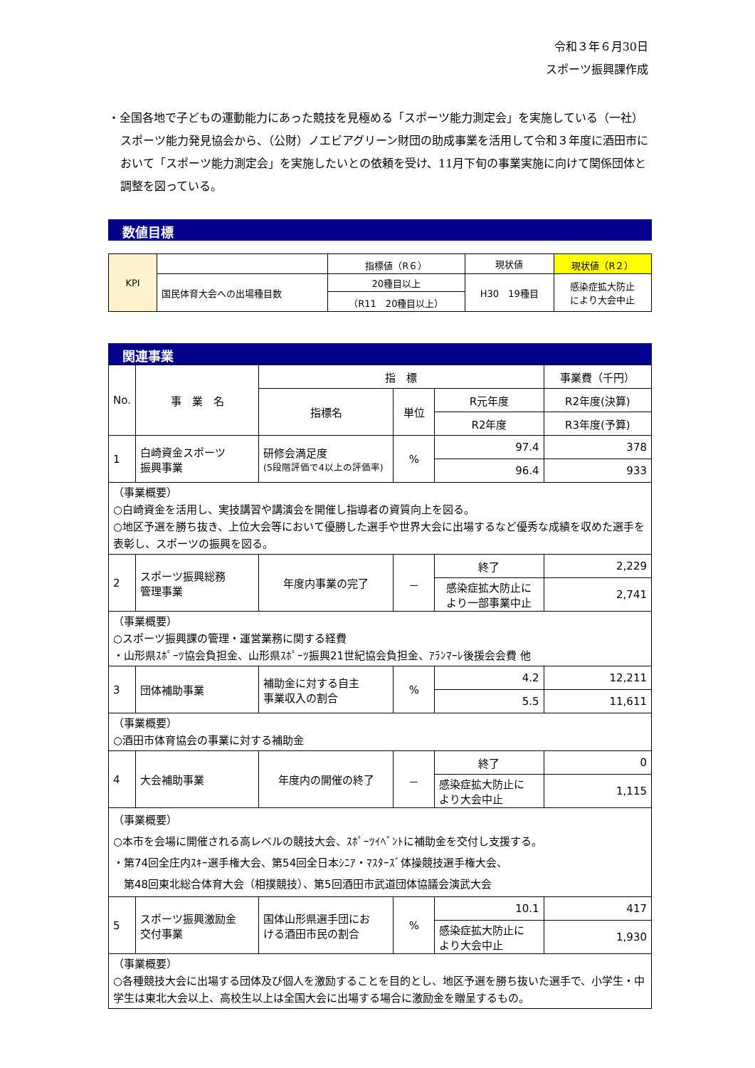令和３年６月30日
スポーツ振興課作成
・全国各地で子どもの運動能力にあった競技を見極める「スポーツ能力測定会」を実施している（一社）スポーツ能力発見協会から、（公財）ノエビアグリーン財団の助成事業を活用して令和３年度に酒田市において「スポーツ能力測定会」を実施したいとの依頼を受け、11月下旬の事業実施に向けて関係団体と調整を図っている。
数値目標
| KPI | | 指標値（R６） | 現状値 | 現状値（R２） |
| | 国民体育大会への出場種目数 | 20種目以上 | H30 19種目 | 感染症拡大防止 により大会中止 |
| | | （R11 20種目以上） | | |
関連事業
| No. | 事 業 名 | 指 標 | | | 事業費（千円） |
| | | 指標名 | 単位 | R元年度 | R2年度(決算) |
| | | | | R2年度 | R3年度(予算) |
| 1 | 白崎資金スポーツ 振興事業 | 研修会満足度 (5段階評価で4以上の評価率) | % | 97.4 | 378 |
| | | | | 96.4 | 933 |
| （事業概要） ○白崎資金を活用し、実技講習や講演会を開催し指導者の資質向上を図る。 ○地区予選を勝ち抜き、上位大会等において優勝した選手や世界大会に出場するなど優秀な成績を収めた選手を表彰し、スポーツの振興を図る。 | | | | | |
| 2 | スポーツ振興総務 管理事業 | 年度内事業の完了 | － | 終了 | 2,229 |
| | | | | 感染症拡大防止に より一部事業中止 | 2,741 |
| （事業概要） ○スポーツ振興課の管理・運営業務に関する経費 ・山形県ｽﾎﾟｰﾂ協会負担金、山形県ｽﾎﾟｰﾂ振興21世紀協会負担金、ｱﾗﾝﾏｰﾚ後援会会費 他 | | | | | |
| 3 | 団体補助事業 | 補助金に対する自主 事業収入の割合 | % | 4.2 | 12,211 |
| | | | | 5.5 | 11,611 |
| （事業概要） ○酒田市体育協会の事業に対する補助金 | | | | | |
| 4 | 大会補助事業 | 年度内の開催の終了 | － | 終了 | 0 |
| | | | | 感染症拡大防止に より大会中止 | 1,115 |
| （事業概要） ○本市を会場に開催される高レベルの競技大会、ｽﾎﾟｰﾂｲﾍﾞﾝﾄに補助金を交付し支援する。 ・第74回全庄内ｽｷｰ選手権大会、第54回全日本ｼﾆｱ・ﾏｽﾀｰｽﾞ体操競技選手権大会、 第48回東北総合体育大会（相撲競技）、第5回酒田市武道団体協議会演武大会 | | | | | |
| 5 | スポーツ振興激励金 交付事業 | 国体山形県選手団にお ける酒田市民の割合 | % | 10.1 | 417 |
| | | | | 感染症拡大防止に より大会中止 | 1,930 |
| （事業概要） ○各種競技大会に出場する団体及び個人を激励することを目的とし、地区予選を勝ち抜いた選手で、小学生・中学生は東北大会以上、高校生以上は全国大会に出場する場合に激励金を贈呈するもの。 | | | | | |